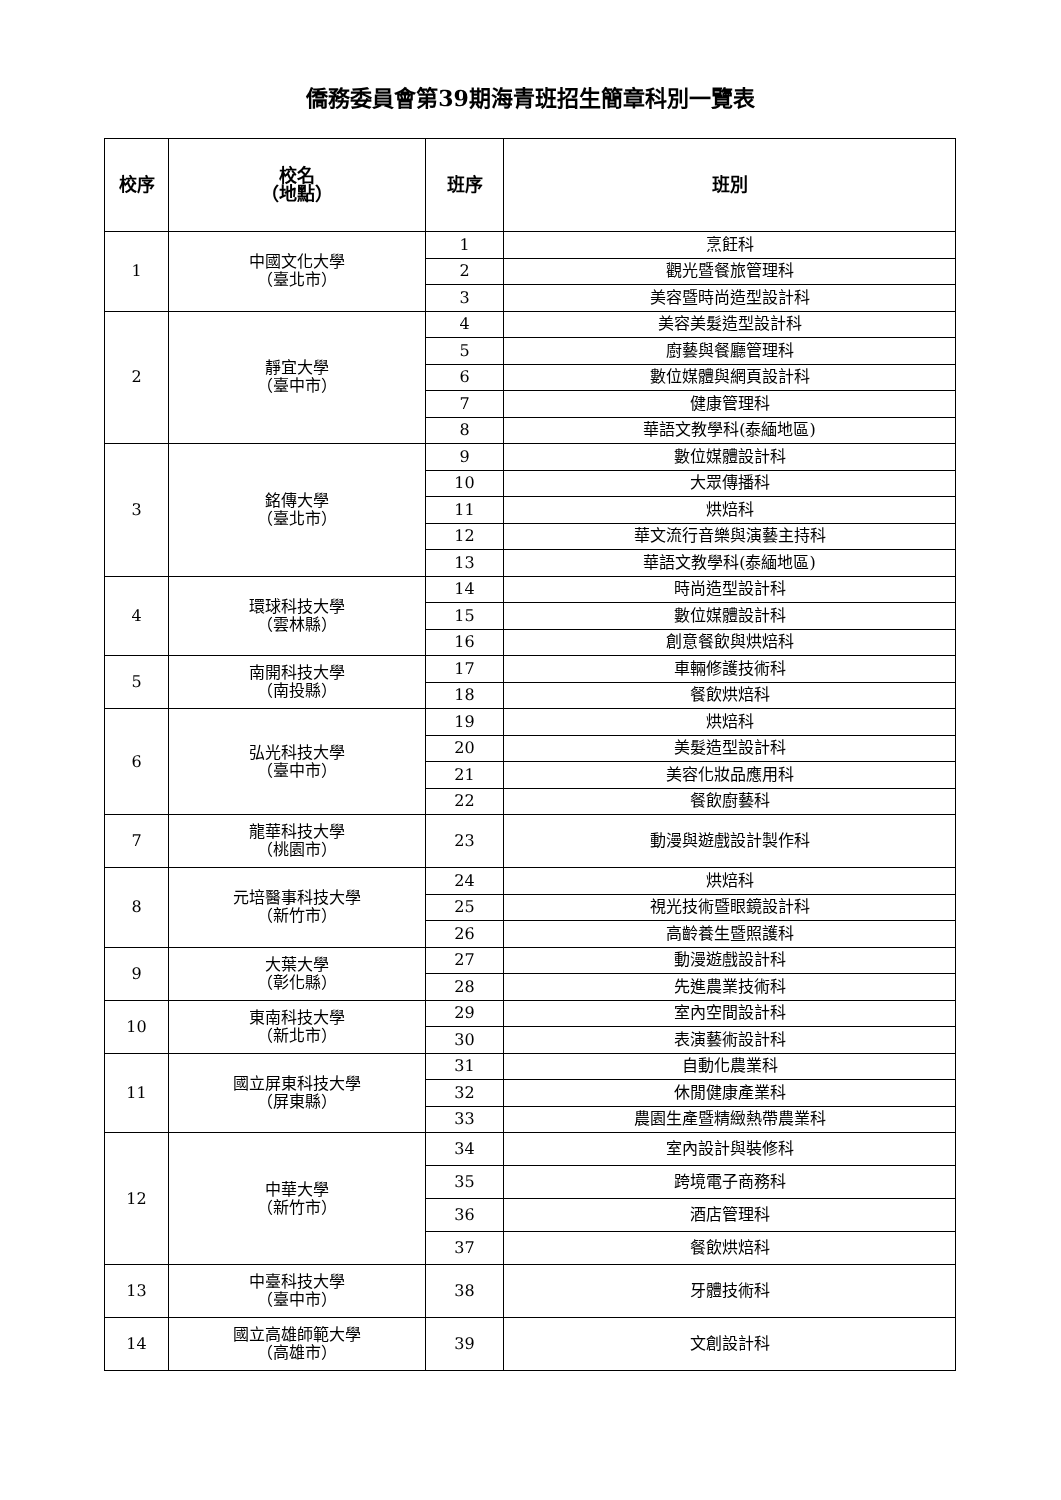僑務委員會第39期海青班招生簡章科別一覽表
| 校序 | 校名 （地點） | 班序 | 班別 |
| --- | --- | --- | --- |
| 1 | 中國文化大學 （臺北市） | 1 | 烹飪科 |
| | | 2 | 觀光暨餐旅管理科 |
| | | 3 | 美容暨時尚造型設計科 |
| 2 | 靜宜大學 （臺中市） | 4 | 美容美髮造型設計科 |
| | | 5 | 廚藝與餐廳管理科 |
| | | 6 | 數位媒體與網頁設計科 |
| | | 7 | 健康管理科 |
| | | 8 | 華語文教學科(泰緬地區) |
| 3 | 銘傳大學 （臺北市） | 9 | 數位媒體設計科 |
| | | 10 | 大眾傳播科 |
| | | 11 | 烘焙科 |
| | | 12 | 華文流行音樂與演藝主持科 |
| | | 13 | 華語文教學科(泰緬地區) |
| 4 | 環球科技大學 （雲林縣） | 14 | 時尚造型設計科 |
| | | 15 | 數位媒體設計科 |
| | | 16 | 創意餐飲與烘焙科 |
| 5 | 南開科技大學 （南投縣） | 17 | 車輛修護技術科 |
| | | 18 | 餐飲烘焙科 |
| 6 | 弘光科技大學 （臺中市） | 19 | 烘焙科 |
| | | 20 | 美髮造型設計科 |
| | | 21 | 美容化妝品應用科 |
| | | 22 | 餐飲廚藝科 |
| 7 | 龍華科技大學 （桃園市） | 23 | 動漫與遊戲設計製作科 |
| 8 | 元培醫事科技大學 （新竹市） | 24 | 烘焙科 |
| | | 25 | 視光技術暨眼鏡設計科 |
| | | 26 | 高齡養生暨照護科 |
| 9 | 大葉大學 （彰化縣） | 27 | 動漫遊戲設計科 |
| | | 28 | 先進農業技術科 |
| 10 | 東南科技大學 （新北市） | 29 | 室內空間設計科 |
| | | 30 | 表演藝術設計科 |
| 11 | 國立屏東科技大學 （屏東縣） | 31 | 自動化農業科 |
| | | 32 | 休閒健康產業科 |
| | | 33 | 農園生產暨精緻熱帶農業科 |
| 12 | 中華大學 （新竹市） | 34 | 室內設計與裝修科 |
| | | 35 | 跨境電子商務科 |
| | | 36 | 酒店管理科 |
| | | 37 | 餐飲烘焙科 |
| 13 | 中臺科技大學 （臺中市） | 38 | 牙體技術科 |
| 14 | 國立高雄師範大學 （高雄市） | 39 | 文創設計科 |